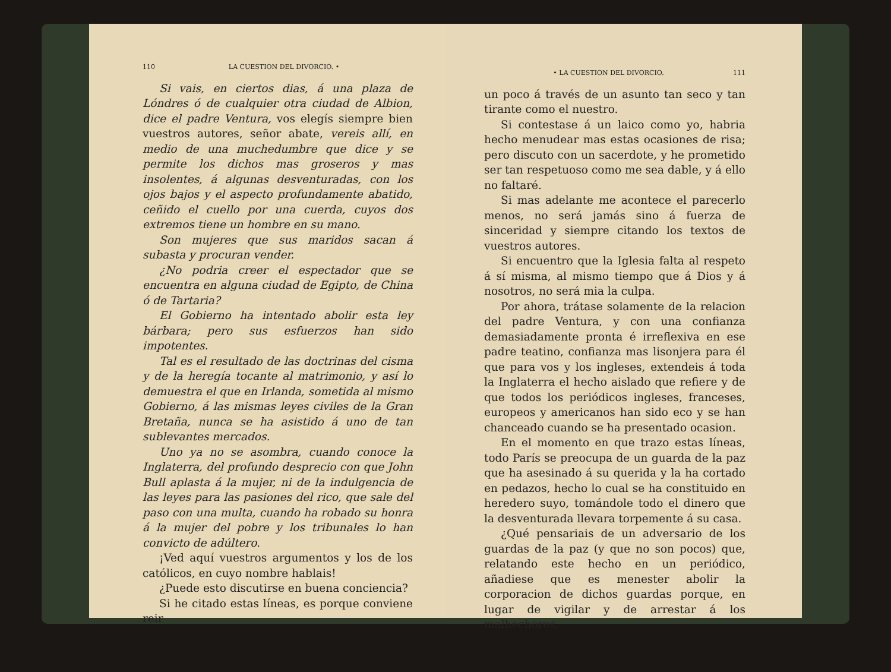110 LA CUESTION DEL DIVORCIO. •
Si vais, en ciertos dias, á una plaza de Lóndres ó de cualquier otra ciudad de Albion, dice el padre Ventura, vos elegís siempre bien vuestros autores, señor abate, vereis allí, en medio de una muchedumbre que dice y se permite los dichos mas groseros y mas insolentes, á algunas desventuradas, con los ojos bajos y el aspecto profundamente abatido, ceñido el cuello por una cuerda, cuyos dos extremos tiene un hombre en su mano.
Son mujeres que sus maridos sacan á subasta y procuran vender.
¿No podria creer el espectador que se encuentra en alguna ciudad de Egipto, de China ó de Tartaria?
El Gobierno ha intentado abolir esta ley bárbara; pero sus esfuerzos han sido impotentes.
Tal es el resultado de las doctrinas del cisma y de la heregía tocante al matrimonio, y así lo demuestra el que en Irlanda, sometida al mismo Gobierno, á las mismas leyes civiles de la Gran Bretaña, nunca se ha asistido á uno de tan sublevantes mercados.
Uno ya no se asombra, cuando conoce la Inglaterra, del profundo desprecio con que John Bull aplasta á la mujer, ni de la indulgencia de las leyes para las pasiones del rico, que sale del paso con una multa, cuando ha robado su honra á la mujer del pobre y los tribunales lo han convicto de adúltero.
¡Ved aquí vuestros argumentos y los de los católicos, en cuyo nombre hablais!
¿Puede esto discutirse en buena conciencia?
Si he citado estas líneas, es porque conviene reir
• LA CUESTION DEL DIVORCIO. 111
un poco á través de un asunto tan seco y tan tirante como el nuestro.
Si contestase á un laico como yo, habria hecho menudear mas estas ocasiones de risa; pero discuto con un sacerdote, y he prometido ser tan respetuoso como me sea dable, y á ello no faltaré.
Si mas adelante me acontece el parecerlo menos, no será jamás sino á fuerza de sinceridad y siempre citando los textos de vuestros autores.
Si encuentro que la Iglesia falta al respeto á sí misma, al mismo tiempo que á Dios y á nosotros, no será mia la culpa.
Por ahora, trátase solamente de la relacion del padre Ventura, y con una confianza demasiadamente pronta é irreflexiva en ese padre teatino, confianza mas lisonjera para él que para vos y los ingleses, extendeis á toda la Inglaterra el hecho aislado que refiere y de que todos los periódicos ingleses, franceses, europeos y americanos han sido eco y se han chanceado cuando se ha presentado ocasion.
En el momento en que trazo estas líneas, todo París se preocupa de un guarda de la paz que ha asesinado á su querida y la ha cortado en pedazos, hecho lo cual se ha constituido en heredero suyo, tomándole todo el dinero que la desventurada llevara torpemente á su casa.
¿Qué pensariais de un adversario de los guardas de la paz (y que no son pocos) que, relatando este hecho en un periódico, añadiese que es menester abolir la corporacion de dichos guardas porque, en lugar de vigilar y de arrestar á los malhechores,